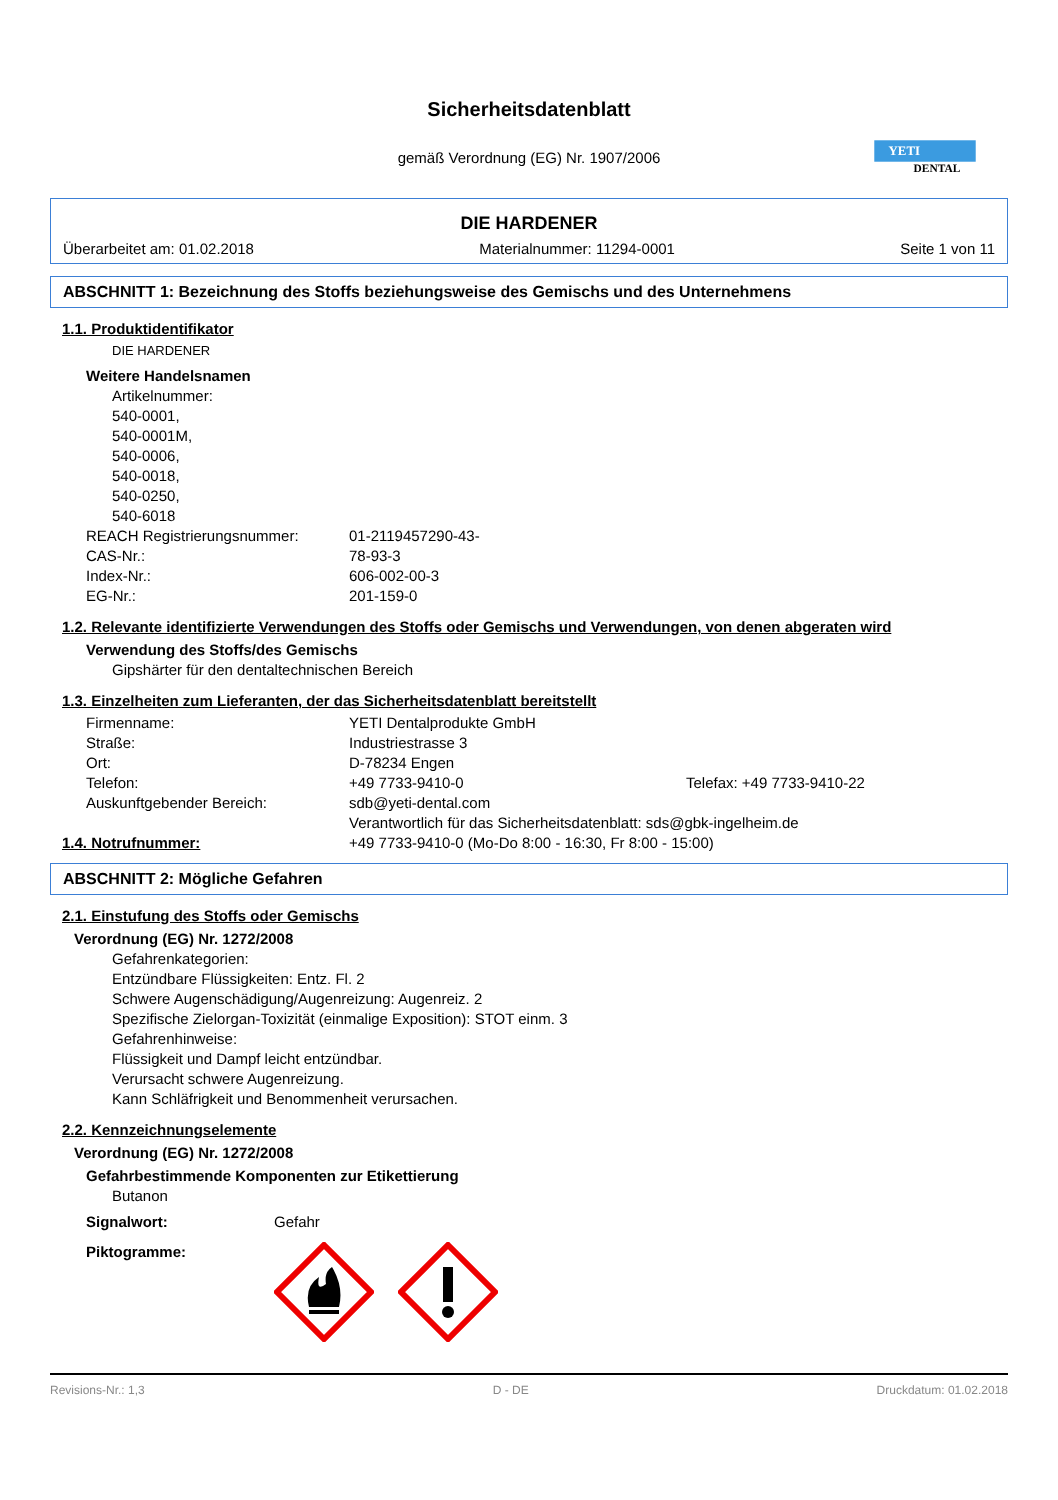Sicherheitsdatenblatt
gemäß Verordnung (EG) Nr. 1907/2006
YETI
DENTAL
DIE HARDENER
Überarbeitet am: 01.02.2018 Materialnummer: 11294-0001 Seite 1 von 11
ABSCHNITT 1: Bezeichnung des Stoffs beziehungsweise des Gemischs und des Unternehmens
1.1. Produktidentifikator
DIE HARDENER
Weitere Handelsnamen
Artikelnummer:
540-0001,
540-0001M,
540-0006,
540-0018,
540-0250,
540-6018
REACH Registrierungsnummer: 01-2119457290-43-
CAS-Nr.: 78-93-3
Index-Nr.: 606-002-00-3
EG-Nr.: 201-159-0
1.2. Relevante identifizierte Verwendungen des Stoffs oder Gemischs und Verwendungen, von denen abgeraten wird
Verwendung des Stoffs/des Gemischs
Gipshärter für den dentaltechnischen Bereich
1.3. Einzelheiten zum Lieferanten, der das Sicherheitsdatenblatt bereitstellt
Firmenname: YETI Dentalprodukte GmbH
Straße: Industriestrasse 3
Ort: D-78234 Engen
Telefon: +49 7733-9410-0 Telefax: +49 7733-9410-22
Auskunftgebender Bereich: sdb@yeti-dental.com
Verantwortlich für das Sicherheitsdatenblatt: sds@gbk-ingelheim.de
1.4. Notrufnummer: +49 7733-9410-0 (Mo-Do 8:00 - 16:30, Fr 8:00 - 15:00)
ABSCHNITT 2: Mögliche Gefahren
2.1. Einstufung des Stoffs oder Gemischs
Verordnung (EG) Nr. 1272/2008
Gefahrenkategorien:
Entzündbare Flüssigkeiten: Entz. Fl. 2
Schwere Augenschädigung/Augenreizung: Augenreiz. 2
Spezifische Zielorgan-Toxizität (einmalige Exposition): STOT einm. 3
Gefahrenhinweise:
Flüssigkeit und Dampf leicht entzündbar.
Verursacht schwere Augenreizung.
Kann Schläfrigkeit und Benommenheit verursachen.
2.2. Kennzeichnungselemente
Verordnung (EG) Nr. 1272/2008
Gefahrbestimmende Komponenten zur Etikettierung
Butanon
Signalwort: Gefahr
Piktogramme:
Revisions-Nr.: 1,3 D - DE Druckdatum: 01.02.2018